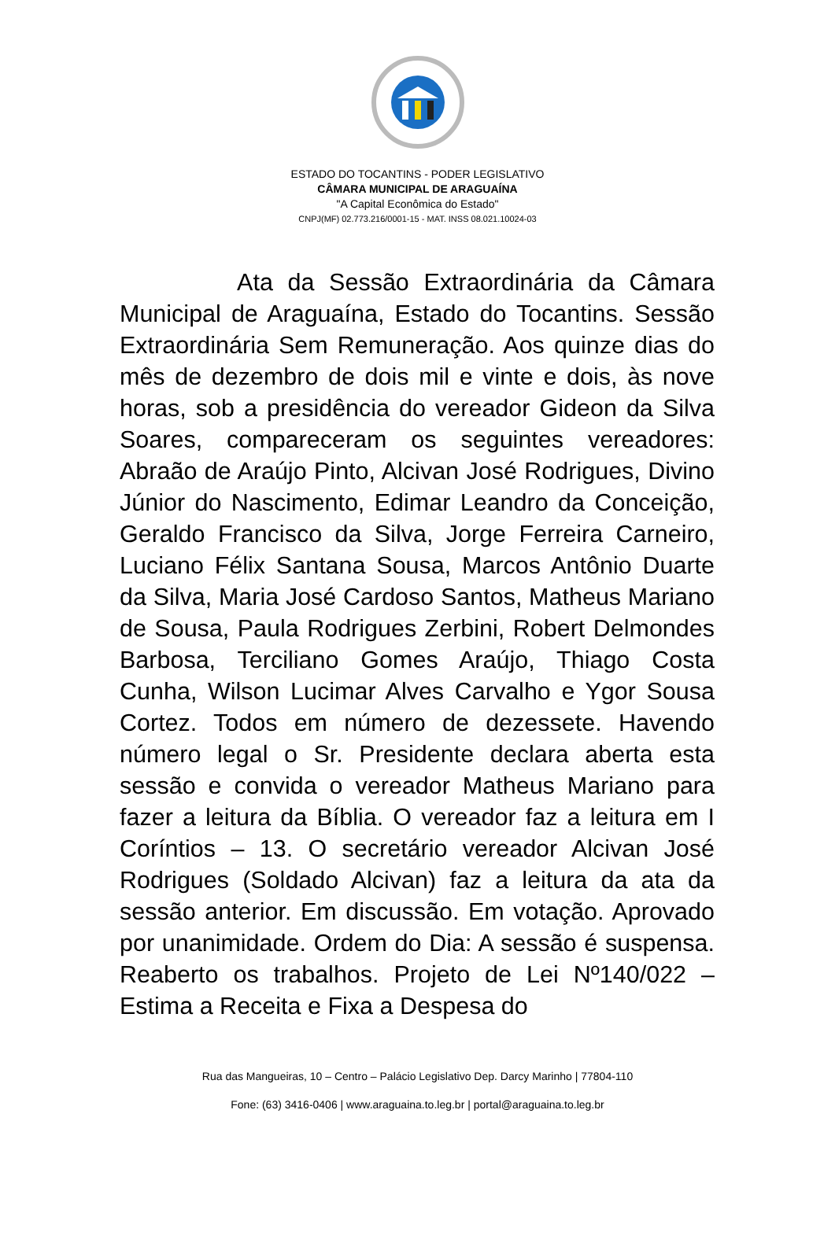ESTADO DO TOCANTINS - PODER LEGISLATIVO
CÂMARA MUNICIPAL DE ARAGUAÍNA
"A Capital Econômica do Estado"
CNPJ(MF) 02.773.216/0001-15 - MAT. INSS 08.021.10024-03
Ata da Sessão Extraordinária da Câmara Municipal de Araguaína, Estado do Tocantins. Sessão Extraordinária Sem Remuneração. Aos quinze dias do mês de dezembro de dois mil e vinte e dois, às nove horas, sob a presidência do vereador Gideon da Silva Soares, compareceram os seguintes vereadores: Abraão de Araújo Pinto, Alcivan José Rodrigues, Divino Júnior do Nascimento, Edimar Leandro da Conceição, Geraldo Francisco da Silva, Jorge Ferreira Carneiro, Luciano Félix Santana Sousa, Marcos Antônio Duarte da Silva, Maria José Cardoso Santos, Matheus Mariano de Sousa, Paula Rodrigues Zerbini, Robert Delmondes Barbosa, Terciliano Gomes Araújo, Thiago Costa Cunha, Wilson Lucimar Alves Carvalho e Ygor Sousa Cortez. Todos em número de dezessete. Havendo número legal o Sr. Presidente declara aberta esta sessão e convida o vereador Matheus Mariano para fazer a leitura da Bíblia. O vereador faz a leitura em I Coríntios – 13. O secretário vereador Alcivan José Rodrigues (Soldado Alcivan) faz a leitura da ata da sessão anterior. Em discussão. Em votação. Aprovado por unanimidade. Ordem do Dia: A sessão é suspensa. Reaberto os trabalhos. Projeto de Lei Nº140/022 – Estima a Receita e Fixa a Despesa do
Rua das Mangueiras, 10 – Centro – Palácio Legislativo Dep. Darcy Marinho | 77804-110
Fone: (63) 3416-0406 | www.araguaina.to.leg.br | portal@araguaina.to.leg.br